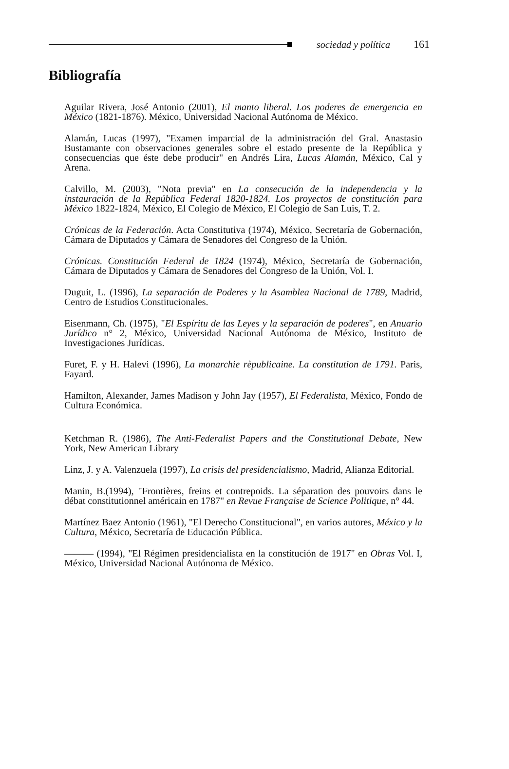sociedad y política 161
Bibliografía
Aguilar Rivera, José Antonio (2001), El manto liberal. Los poderes de emergencia en México (1821-1876). México, Universidad Nacional Autónoma de México.
Alamán, Lucas (1997), "Examen imparcial de la administración del Gral. Anastasio Bustamante con observaciones generales sobre el estado presente de la República y consecuencias que éste debe producir" en Andrés Lira, Lucas Alamán, México, Cal y Arena.
Calvillo, M. (2003), "Nota previa" en La consecución de la independencia y la instauración de la República Federal 1820-1824. Los proyectos de constitución para México 1822-1824, México, El Colegio de México, El Colegio de San Luis, T. 2.
Crónicas de la Federación. Acta Constitutiva (1974), México, Secretaría de Gobernación, Cámara de Diputados y Cámara de Senadores del Congreso de la Unión.
Crónicas. Constitución Federal de 1824 (1974), México, Secretaría de Gobernación, Cámara de Diputados y Cámara de Senadores del Congreso de la Unión, Vol. I.
Duguit, L. (1996), La separación de Poderes y la Asamblea Nacional de 1789, Madrid, Centro de Estudios Constitucionales.
Eisenmann, Ch. (1975), "El Espíritu de las Leyes y la separación de poderes", en Anuario Jurídico n° 2, México, Universidad Nacional Autónoma de México, Instituto de Investigaciones Jurídicas.
Furet, F. y H. Halevi (1996), La monarchie rèpublicaine. La constitution de 1791. Paris, Fayard.
Hamilton, Alexander, James Madison y John Jay (1957), El Federalista, México, Fondo de Cultura Económica.
Ketchman R. (1986), The Anti-Federalist Papers and the Constitutional Debate, New York, New American Library
Linz, J. y A. Valenzuela (1997), La crisis del presidencialismo, Madrid, Alianza Editorial.
Manin, B.(1994), "Frontières, freins et contrepoids. La séparation des pouvoirs dans le débat constitutionnel américain en 1787" en Revue Française de Science Politique, n° 44.
Martínez Baez Antonio (1961), "El Derecho Constitucional", en varios autores, México y la Cultura, México, Secretaría de Educación Pública.
——— (1994), "El Régimen presidencialista en la constitución de 1917" en Obras Vol. I, México, Universidad Nacional Autónoma de México.